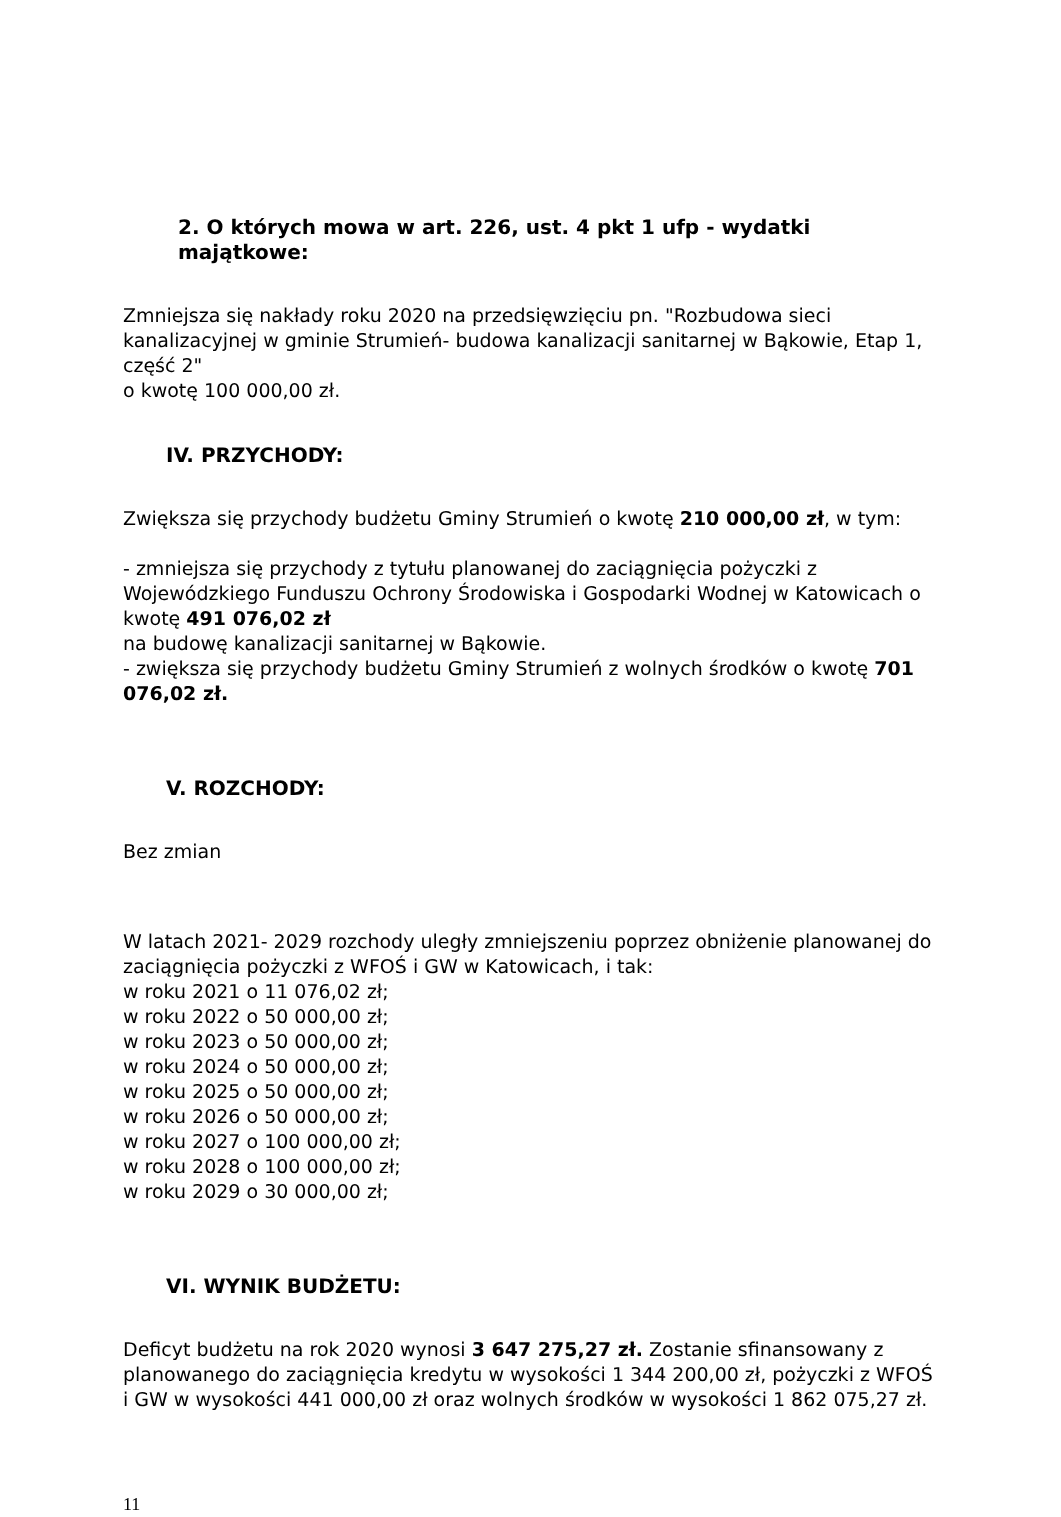2. O których mowa w art. 226, ust. 4 pkt 1 ufp - wydatki majątkowe:
Zmniejsza się nakłady roku 2020 na przedsięwzięciu pn. "Rozbudowa sieci kanalizacyjnej w gminie Strumień- budowa kanalizacji sanitarnej w Bąkowie, Etap 1, część 2"
o kwotę 100 000,00 zł.
IV. PRZYCHODY:
Zwiększa się przychody budżetu Gminy Strumień o kwotę 210 000,00 zł, w tym:
- zmniejsza się przychody z tytułu planowanej do zaciągnięcia pożyczki z Wojewódzkiego Funduszu Ochrony Środowiska i Gospodarki Wodnej w Katowicach o kwotę 491 076,02 zł
na budowę kanalizacji sanitarnej w Bąkowie.
- zwiększa się przychody budżetu Gminy Strumień z wolnych środków o kwotę 701 076,02 zł.
V. ROZCHODY:
Bez zmian
W latach 2021- 2029 rozchody uległy zmniejszeniu poprzez obniżenie planowanej do zaciągnięcia pożyczki z WFOŚ i GW w Katowicach, i tak:
w roku 2021 o 11 076,02 zł;
w roku 2022 o 50 000,00 zł;
w roku 2023 o 50 000,00 zł;
w roku 2024 o 50 000,00 zł;
w roku 2025 o 50 000,00 zł;
w roku 2026 o 50 000,00 zł;
w roku 2027 o 100 000,00 zł;
w roku 2028 o 100 000,00 zł;
w roku 2029 o 30 000,00 zł;
VI. WYNIK BUDŻETU:
Deficyt budżetu na rok 2020 wynosi 3 647 275,27 zł. Zostanie sfinansowany z planowanego do zaciągnięcia kredytu w wysokości 1 344 200,00 zł, pożyczki z WFOŚ i GW w wysokości 441 000,00 zł oraz wolnych środków w wysokości 1 862 075,27 zł.
11